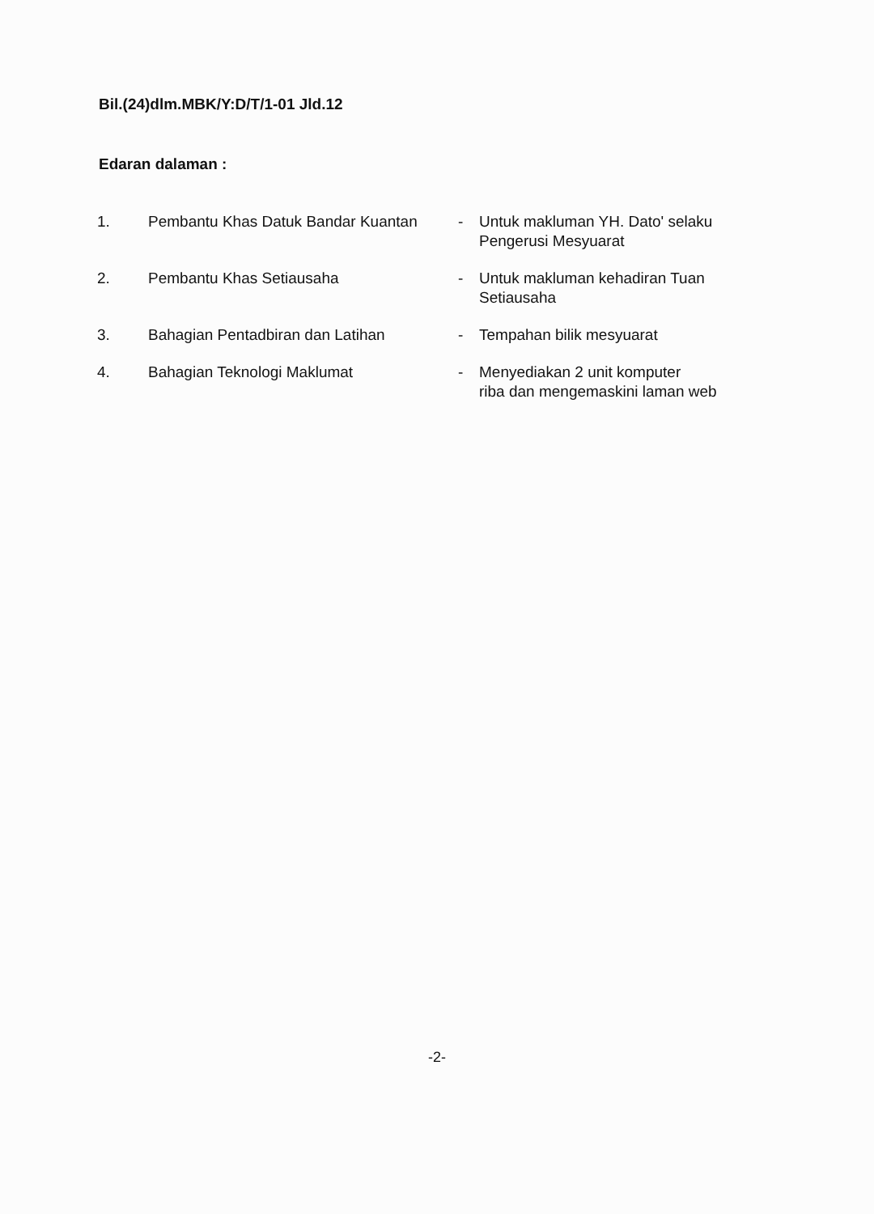Bil.(24)dlm.MBK/Y:D/T/1-01 Jld.12
Edaran dalaman :
| 1. | Pembantu Khas Datuk Bandar Kuantan | - | Untuk makluman YH. Dato' selaku Pengerusi Mesyuarat |
| 2. | Pembantu Khas Setiausaha | - | Untuk makluman kehadiran Tuan Setiausaha |
| 3. | Bahagian Pentadbiran dan Latihan | - | Tempahan bilik mesyuarat |
| 4. | Bahagian Teknologi Maklumat | - | Menyediakan 2 unit komputer riba dan mengemaskini laman web |
-2-